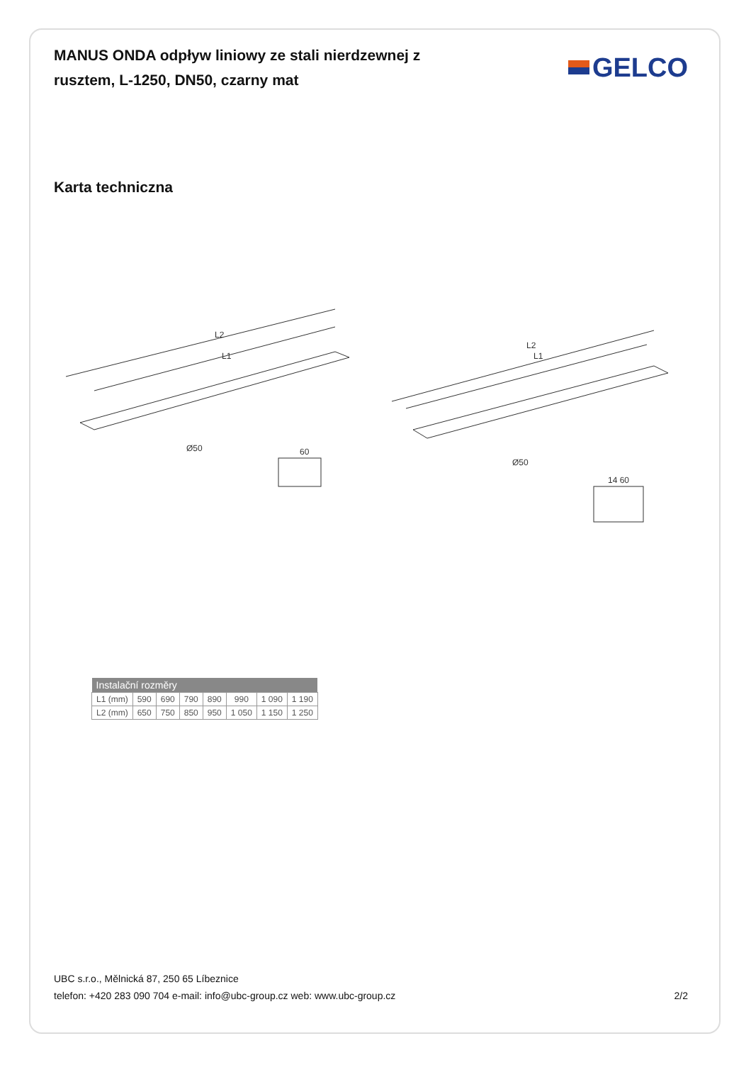MANUS ONDA odpływ liniowy ze stali nierdzewnej z rusztem, L-1250, DN50, czarny mat
GELCO
Karta techniczna
L2
L1
L2
L1
60
14 60
Ø50
Ø50
| Instalační rozměry | | | | | | | |
| --- | --- | --- | --- | --- | --- | --- | --- |
| L1 (mm) | 590 | 690 | 790 | 890 | 990 | 1 090 | 1 190 |
| L2 (mm) | 650 | 750 | 850 | 950 | 1 050 | 1 150 | 1 250 |
UBC s.r.o., Mělnická 87, 250 65 Líbeznice
telefon: +420 283 090 704 e-mail: info@ubc-group.cz web: www.ubc-group.cz
2/2